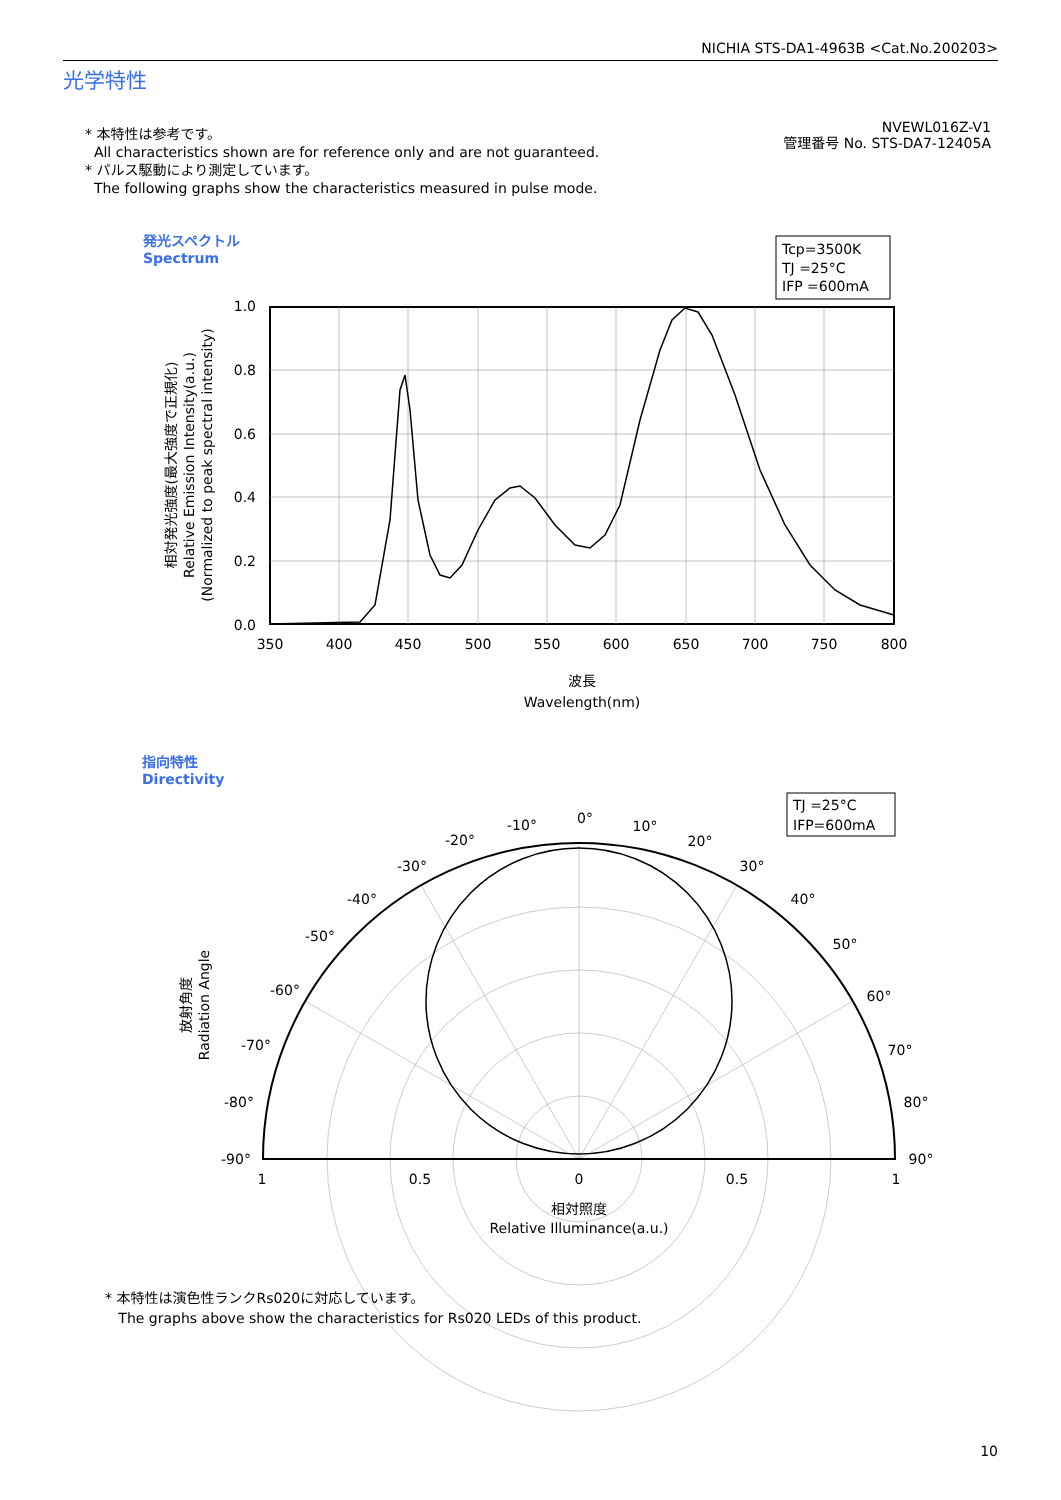NICHIA STS-DA1-4963B <Cat.No.200203>
光学特性
NVEWL016Z-V1
管理番号 No. STS-DA7-12405A
* 本特性は参考です。
All characteristics shown are for reference only and are not guaranteed.
* パルス駆動により測定しています。
The following graphs show the characteristics measured in pulse mode.
発光スペクトル
Spectrum
指向特性
Directivity
Tcp=3500K
TJ =25°C
IFP =600mA
1.0
0.8
0.6
0.4
0.2
0.0
350
400
450
500
550
600
650
700
750
800
波長
Wavelength(nm)
相対発光強度(最大強度で正規化)
Relative Emission Intensity(a.u.)
(Normalized to peak spectral intensity)
TJ =25°C
IFP=600mA
0°
-10°
10°
-20°
20°
-30°
30°
-40°
40°
-50°
50°
-60°
60°
-70°
70°
-80°
80°
-90°
90°
1
0.5
0
0.5
1
相対照度
Relative Illuminance(a.u.)
放射角度
Radiation Angle
* 本特性は演色性ランクRs020に対応しています。
The graphs above show the characteristics for Rs020 LEDs of this product.
10